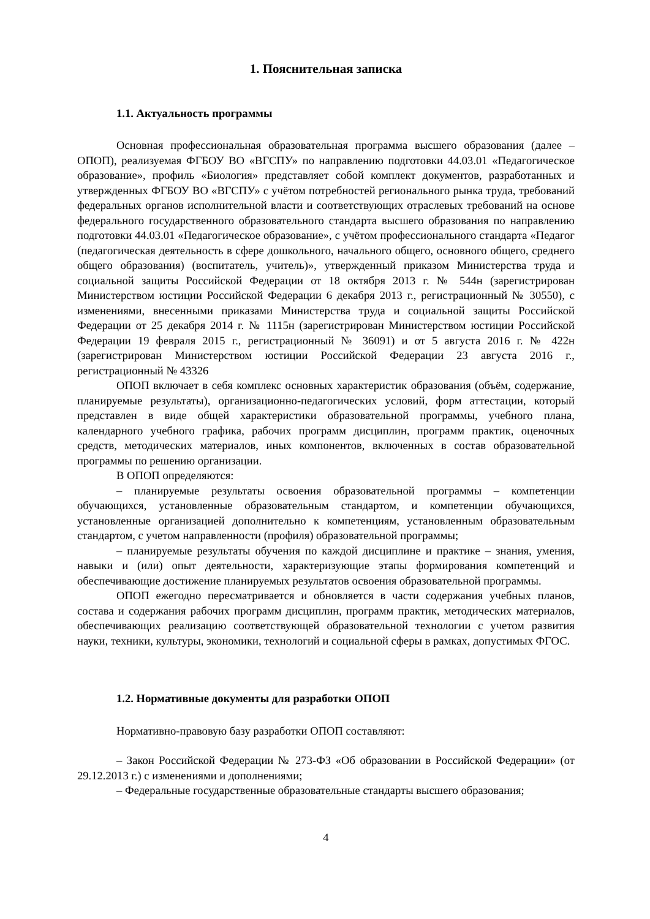1. Пояснительная записка
1.1. Актуальность программы
Основная профессиональная образовательная программа высшего образования (далее – ОПОП), реализуемая ФГБОУ ВО «ВГСПУ» по направлению подготовки 44.03.01 «Педагогическое образование», профиль «Биология» представляет собой комплект документов, разработанных и утвержденных ФГБОУ ВО «ВГСПУ» с учётом потребностей регионального рынка труда, требований федеральных органов исполнительной власти и соответствующих отраслевых требований на основе федерального государственного образовательного стандарта высшего образования по направлению подготовки 44.03.01 «Педагогическое образование», с учётом профессионального стандарта «Педагог (педагогическая деятельность в сфере дошкольного, начального общего, основного общего, среднего общего образования) (воспитатель, учитель)», утвержденный приказом Министерства труда и социальной защиты Российской Федерации от 18 октября 2013 г. № 544н (зарегистрирован Министерством юстиции Российской Федерации 6 декабря 2013 г., регистрационный № 30550), с изменениями, внесенными приказами Министерства труда и социальной защиты Российской Федерации от 25 декабря 2014 г. № 1115н (зарегистрирован Министерством юстиции Российской Федерации 19 февраля 2015 г., регистрационный № 36091) и от 5 августа 2016 г. № 422н (зарегистрирован Министерством юстиции Российской Федерации 23 августа 2016 г., регистрационный № 43326
ОПОП включает в себя комплекс основных характеристик образования (объём, содержание, планируемые результаты), организационно-педагогических условий, форм аттестации, который представлен в виде общей характеристики образовательной программы, учебного плана, календарного учебного графика, рабочих программ дисциплин, программ практик, оценочных средств, методических материалов, иных компонентов, включенных в состав образовательной программы по решению организации.
В ОПОП определяются:
– планируемые результаты освоения образовательной программы – компетенции обучающихся, установленные образовательным стандартом, и компетенции обучающихся, установленные организацией дополнительно к компетенциям, установленным образовательным стандартом, с учетом направленности (профиля) образовательной программы;
– планируемые результаты обучения по каждой дисциплине и практике – знания, умения, навыки и (или) опыт деятельности, характеризующие этапы формирования компетенций и обеспечивающие достижение планируемых результатов освоения образовательной программы.
ОПОП ежегодно пересматривается и обновляется в части содержания учебных планов, состава и содержания рабочих программ дисциплин, программ практик, методических материалов, обеспечивающих реализацию соответствующей образовательной технологии с учетом развития науки, техники, культуры, экономики, технологий и социальной сферы в рамках, допустимых ФГОС.
1.2. Нормативные документы для разработки ОПОП
Нормативно-правовую базу разработки ОПОП составляют:
– Закон Российской Федерации № 273-ФЗ «Об образовании в Российской Федерации» (от 29.12.2013 г.) с изменениями и дополнениями;
– Федеральные государственные образовательные стандарты высшего образования;
4